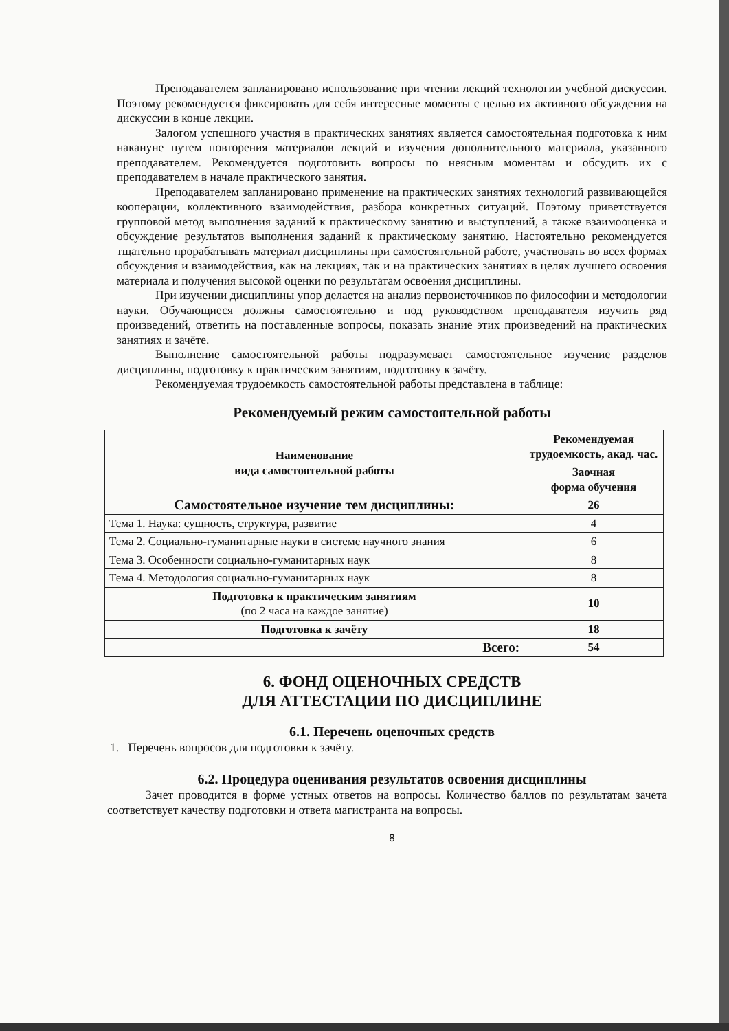Преподавателем запланировано использование при чтении лекций технологии учебной дискуссии. Поэтому рекомендуется фиксировать для себя интересные моменты с целью их активного обсуждения на дискуссии в конце лекции.
Залогом успешного участия в практических занятиях является самостоятельная подготовка к ним накануне путем повторения материалов лекций и изучения дополнительного материала, указанного преподавателем. Рекомендуется подготовить вопросы по неясным моментам и обсудить их с преподавателем в начале практического занятия.
Преподавателем запланировано применение на практических занятиях технологий развивающейся кооперации, коллективного взаимодействия, разбора конкретных ситуаций. Поэтому приветствуется групповой метод выполнения заданий к практическому занятию и выступлений, а также взаимооценка и обсуждение результатов выполнения заданий к практическому занятию. Настоятельно рекомендуется тщательно прорабатывать материал дисциплины при самостоятельной работе, участвовать во всех формах обсуждения и взаимодействия, как на лекциях, так и на практических занятиях в целях лучшего освоения материала и получения высокой оценки по результатам освоения дисциплины.
При изучении дисциплины упор делается на анализ первоисточников по философии и методологии науки. Обучающиеся должны самостоятельно и под руководством преподавателя изучить ряд произведений, ответить на поставленные вопросы, показать знание этих произведений на практических занятиях и зачёте.
Выполнение самостоятельной работы подразумевает самостоятельное изучение разделов дисциплины, подготовку к практическим занятиям, подготовку к зачёту.
Рекомендуемая трудоемкость самостоятельной работы представлена в таблице:
Рекомендуемый режим самостоятельной работы
| Наименование вида самостоятельной работы | Рекомендуемая трудоемкость, акад. час. |
| --- | --- |
| | Заочная форма обучения |
| Самостоятельное изучение тем дисциплины: | 26 |
| Тема 1. Наука: сущность, структура, развитие | 4 |
| Тема 2. Социально-гуманитарные науки в системе научного знания | 6 |
| Тема 3. Особенности социально-гуманитарных наук | 8 |
| Тема 4. Методология социально-гуманитарных наук | 8 |
| Подготовка к практическим занятиям (по 2 часа на каждое занятие) | 10 |
| Подготовка к зачёту | 18 |
| Всего: | 54 |
6. ФОНД ОЦЕНОЧНЫХ СРЕДСТВ
ДЛЯ АТТЕСТАЦИИ ПО ДИСЦИПЛИНЕ
6.1. Перечень оценочных средств
1. Перечень вопросов для подготовки к зачёту.
6.2. Процедура оценивания результатов освоения дисциплины
Зачет проводится в форме устных ответов на вопросы. Количество баллов по результатам зачета соответствует качеству подготовки и ответа магистранта на вопросы.
8